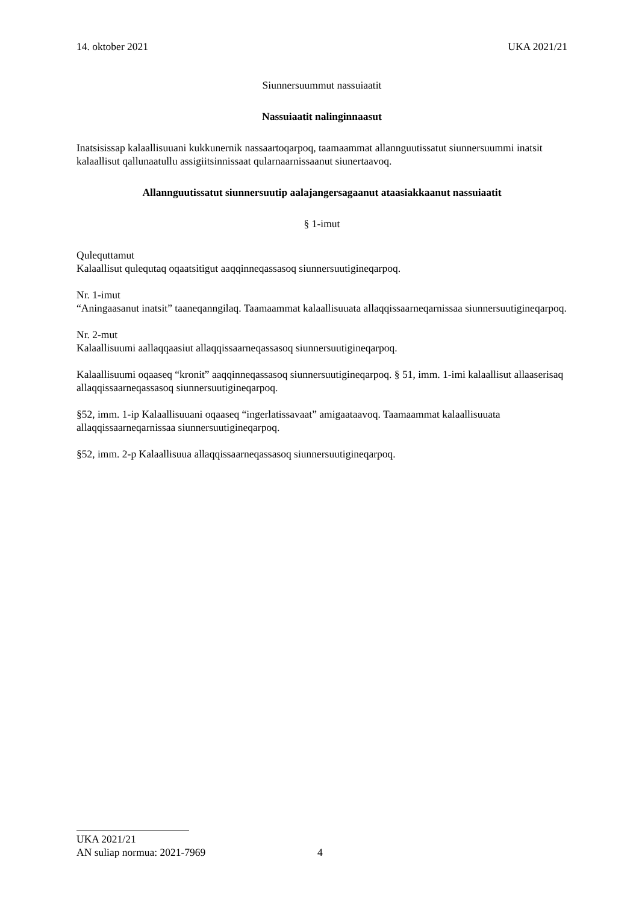14. oktober 2021 UKA 2021/21
Siunnersuummut nassuiaatit
Nassuiaatit nalinginnaasut
Inatsisissap kalaallisuuani kukkunernik nassaartoqarpoq, taamaammat allannguutissatut siunnersuummi inatsit kalaallisut qallunaatullu assigiitsinnissaat qularnaarnissaanut siunertaavoq.
Allannguutissatut siunnersuutip aalajangersagaanut ataasiakkaanut nassuiaatit
§ 1-imut
Qulequttamut
Kalaallisut qulequtaq oqaatsitigut aaqqinneqassasoq siunnersuutigineqarpoq.
Nr. 1-imut
“Aningaasanut inatsit” taaneqanngilaq. Taamaammat kalaallisuuata allaqqissaarneqarnissaa siunnersuutigineqarpoq.
Nr. 2-mut
Kalaallisuumi aallaqqaasiut allaqqissaarneqassasoq siunnersuutigineqarpoq.
Kalaallisuumi oqaaseq “kronit” aaqqinneqassasoq siunnersuutigineqarpoq. § 51, imm. 1-imi kalaallisut allaaserisaq allaqqissaarneqassasoq siunnersuutigineqarpoq.
§52, imm. 1-ip Kalaallisuuani oqaaseq “ingerlatissavaat” amigaataavoq. Taamaammat kalaallisuuata allaqqissaarneqarnissaa siunnersuutigineqarpoq.
§52, imm. 2-p Kalaallisuua allaqqissaarneqassasoq siunnersuutigineqarpoq.
UKA 2021/21
AN suliap normua: 2021-7969 4